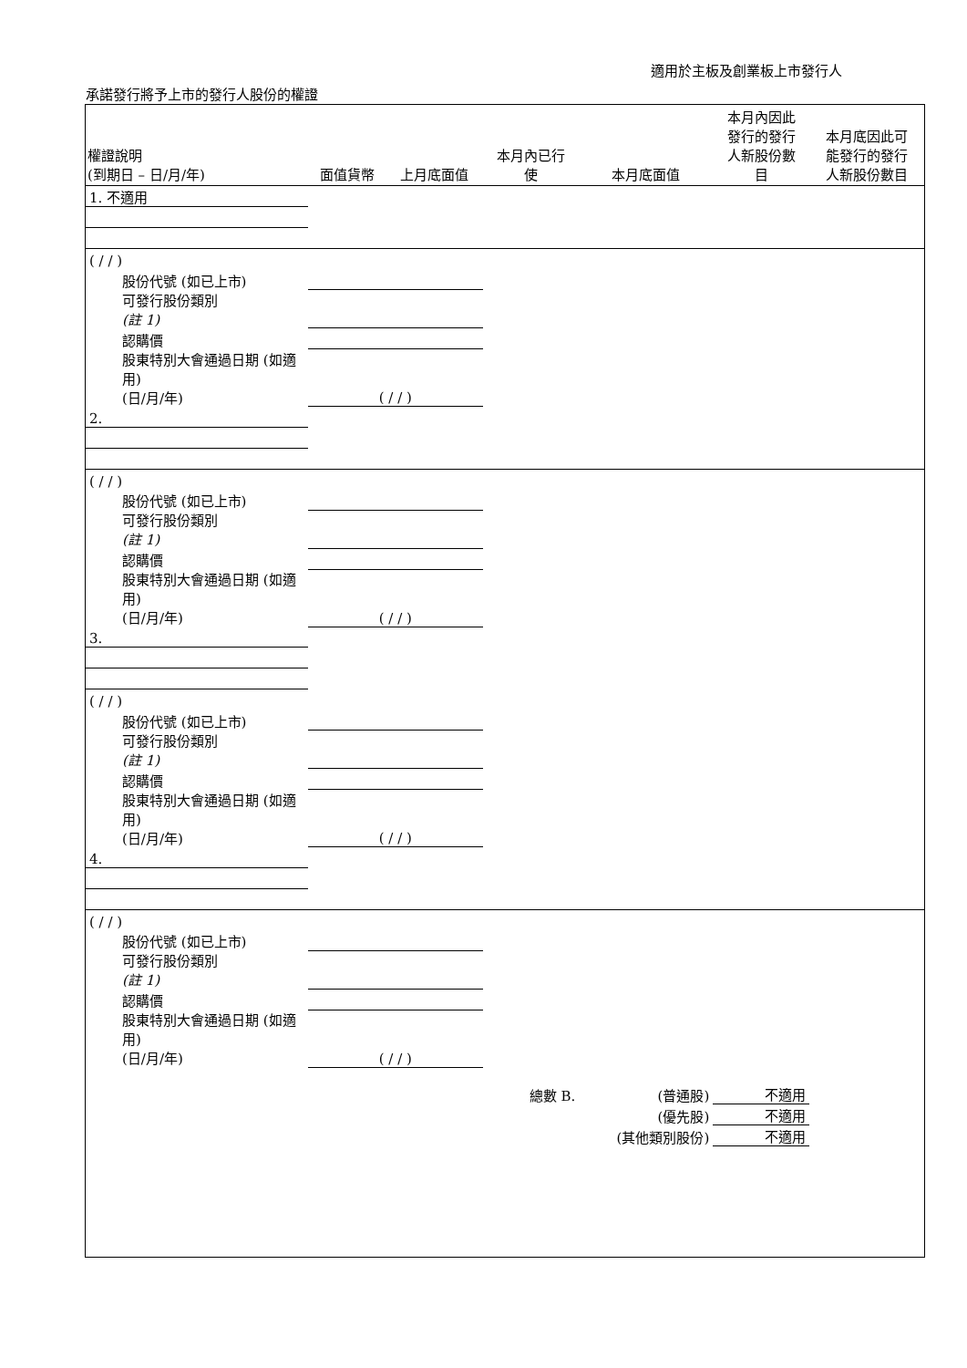適用於主板及創業板上市發行人
承諾發行將予上市的發行人股份的權證
| 權證說明 (到期日 – 日/月/年) | 面值貨幣 | 上月底面值 | 本月內已行 使 | 本月底面值 | 本月內因此 發行的發行 人新股份數 目 | 本月底因此可 能發行的發行 人新股份數目 |
| --- | --- | --- | --- | --- | --- | --- |
| 1. 不適用 | | | | | | |
| ( / / ) | | | | | | |
| 股份代號 (如已上市) | | | | | | |
| 可發行股份類別 (註 1) | | | | | | |
| 認購價 | | | | | | |
| 股東特別大會通過日期 (如適用) (日/月/年) | ( / / ) | | | | | |
| 2. | | | | | | |
| ( / / ) | | | | | | |
| 股份代號 (如已上市) | | | | | | |
| 可發行股份類別 (註 1) | | | | | | |
| 認購價 | | | | | | |
| 股東特別大會通過日期 (如適用) (日/月/年) | ( / / ) | | | | | |
| 3. | | | | | | |
| ( / / ) | | | | | | |
| 股份代號 (如已上市) | | | | | | |
| 可發行股份類別 (註 1) | | | | | | |
| 認購價 | | | | | | |
| 股東特別大會通過日期 (如適用) (日/月/年) | ( / / ) | | | | | |
| 4. | | | | | | |
| ( / / ) | | | | | | |
| 股份代號 (如已上市) | | | | | | |
| 可發行股份類別 (註 1) | | | | | | |
| 認購價 | | | | | | |
| 股東特別大會通過日期 (如適用) (日/月/年) | ( / / ) | | | | | |
| | | | 總數 B. | (普通股) | 不適用 | |
| | | | | (優先股) | 不適用 | |
| | | | | (其他類別股份) | 不適用 | |